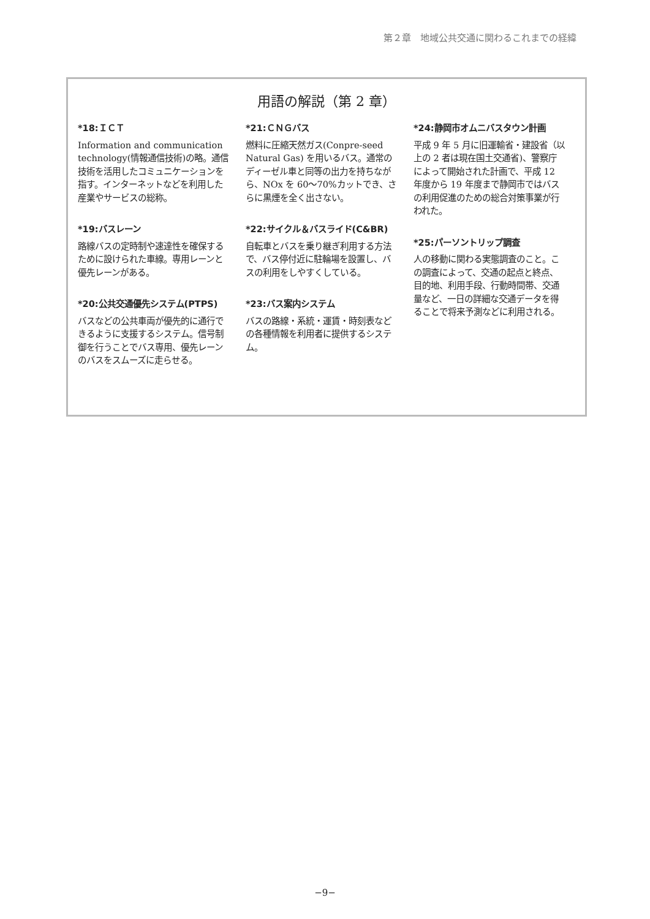第２章　地域公共交通に関わるこれまでの経緯
用語の解説（第 2 章）
*18:ＩＣＴ
Information and communication technology(情報通信技術)の略。通信技術を活用したコミュニケーションを指す。インターネットなどを利用した産業やサービスの総称。
*19:バスレーン
路線バスの定時制や速達性を確保するために設けられた車線。専用レーンと優先レーンがある。
*20:公共交通優先システム(PTPS)
バスなどの公共車両が優先的に通行できるように支援するシステム。信号制御を行うことでバス専用、優先レーンのバスをスムーズに走らせる。
*21:ＣＮＧバス
燃料に圧縮天然ガス(Conpre-seed Natural Gas) を用いるバス。通常のディーゼル車と同等の出力を持ちながら、NOx を 60～70%カットでき、さらに黒煙を全く出さない。
*22:サイクル＆バスライド(C&BR)
自転車とバスを乗り継ぎ利用する方法で、バス停付近に駐輪場を設置し、バスの利用をしやすくしている。
*23:バス案内システム
バスの路線・系統・運賃・時刻表などの各種情報を利用者に提供するシステム。
*24:静岡市オムニバスタウン計画
平成 9 年 5 月に旧運輸省・建設省（以上の 2 者は現在国土交通省)、警察庁によって開始された計画で、平成 12 年度から 19 年度まで静岡市ではバスの利用促進のための総合対策事業が行われた。
*25:パーソントリップ調査
人の移動に関わる実態調査のこと。この調査によって、交通の起点と終点、目的地、利用手段、行動時間帯、交通量など、一日の詳細な交通データを得ることで将来予測などに利用される。
−9−